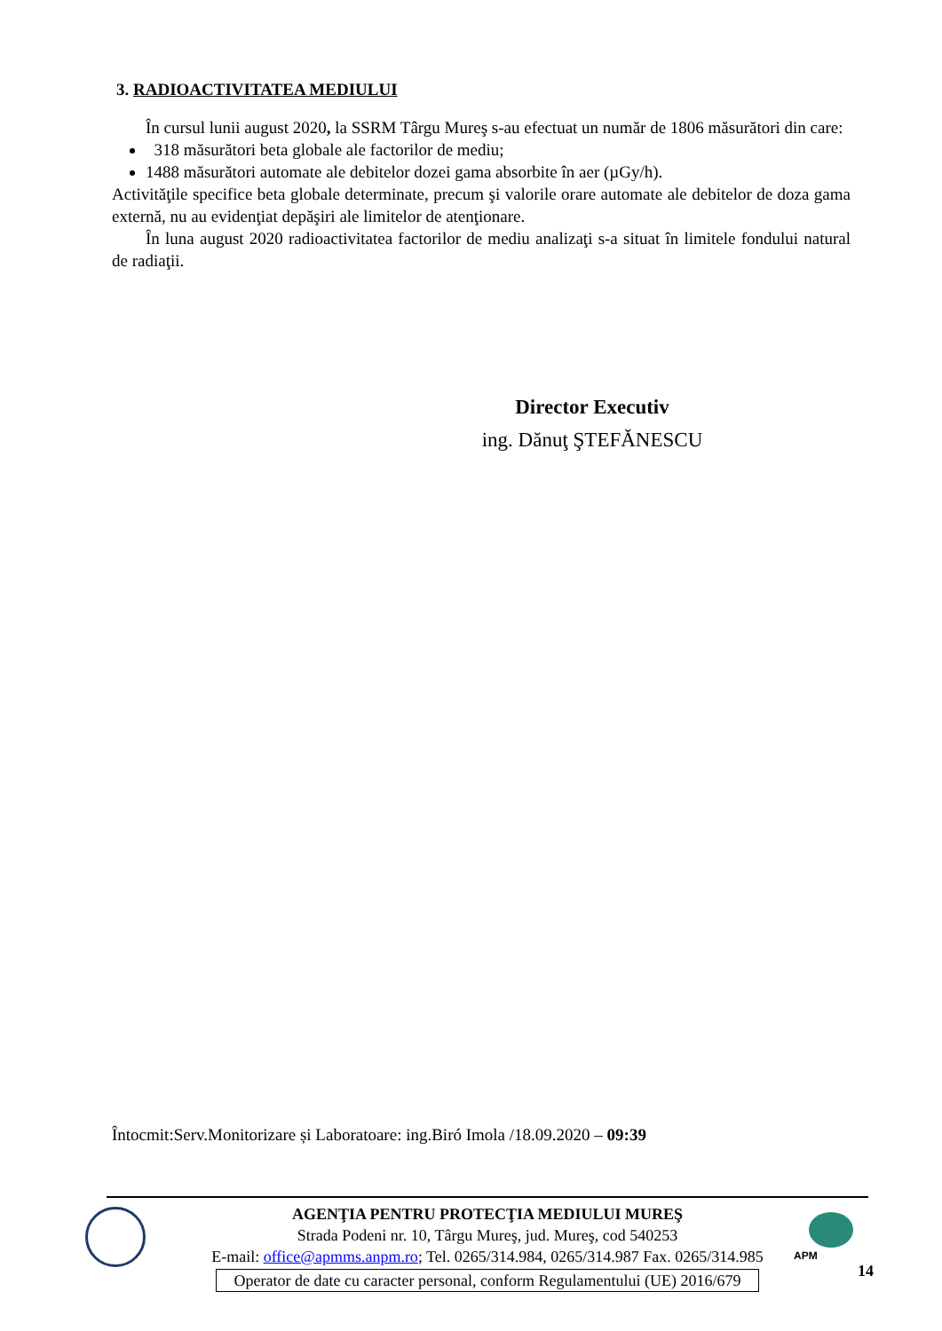3. RADIOACTIVITATEA MEDIULUI
În cursul lunii august 2020, la SSRM Târgu Mureş s-au efectuat un număr de 1806 măsurători din care:
318 măsurători beta globale ale factorilor de mediu;
1488 măsurători automate ale debitelor dozei gama absorbite în aer (µGy/h).
Activităţile specifice beta globale determinate, precum şi valorile orare automate ale debitelor de doza gama externă, nu au evidenţiat depăşiri ale limitelor de atenţionare.
În luna august 2020 radioactivitatea factorilor de mediu analizaţi s-a situat în limitele fondului natural de radiaţii.
Director Executiv
ing. Dănuţ ŞTEFĂNESCU
Întocmit:Serv.Monitorizare și Laboratoare: ing.Biró Imola /18.09.2020 – 09:39
AGENŢIA PENTRU PROTECŢIA MEDIULUI MUREŞ
Strada Podeni nr. 10, Târgu Mureş, jud. Mureş, cod 540253
E-mail: office@apmms.anpm.ro; Tel. 0265/314.984, 0265/314.987 Fax. 0265/314.985
Operator de date cu caracter personal, conform Regulamentului (UE) 2016/679
APM
14